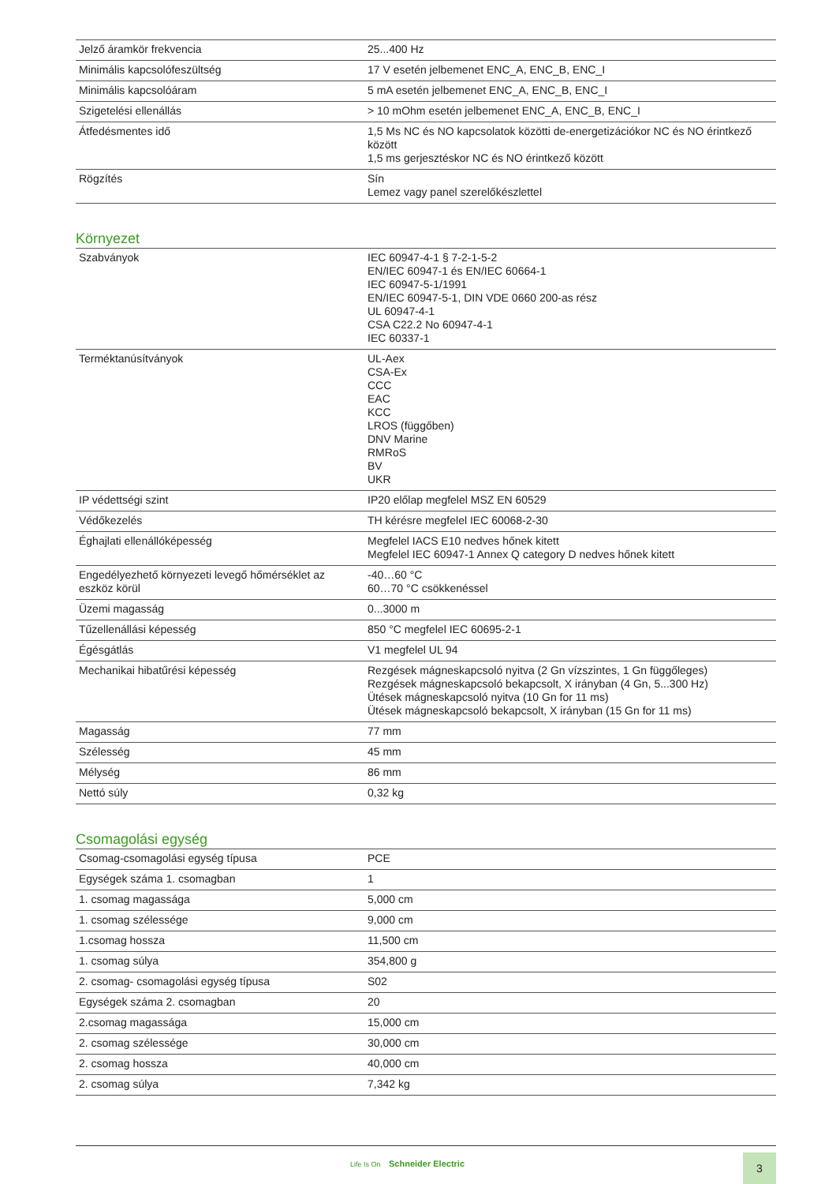| Jelző áramkör frekvencia | 25...400 Hz |
| Minimális kapcsolófeszültség | 17 V esetén jelbemenet ENC_A, ENC_B, ENC_I |
| Minimális kapcsolóáram | 5 mA esetén jelbemenet ENC_A, ENC_B, ENC_I |
| Szigetelési ellenállás | > 10 mOhm esetén jelbemenet ENC_A, ENC_B, ENC_I |
| Átfedésmentes idő | 1,5 Ms NC és NO kapcsolatok közötti de-energetizációkor NC és NO érintkező között 1,5 ms gerjesztéskor NC és NO érintkező között |
| Rögzítés | Sín Lemez vagy panel szerelőkészlettel |
Környezet
| Szabványok | IEC 60947-4-1 § 7-2-1-5-2 EN/IEC 60947-1 és EN/IEC 60664-1 IEC 60947-5-1/1991 EN/IEC 60947-5-1, DIN VDE 0660 200-as rész UL 60947-4-1 CSA C22.2 No 60947-4-1 IEC 60337-1 |
| Terméktanúsítványok | UL-Aex CSA-Ex CCC EAC KCC LROS (függőben) DNV Marine RMRoS BV UKR |
| IP védettségi szint | IP20 előlap megfelel MSZ EN 60529 |
| Védőkezelés | TH kérésre megfelel IEC 60068-2-30 |
| Éghajlati ellenállóképesség | Megfelel IACS E10 nedves hőnek kitett Megfelel IEC 60947-1 Annex Q category D nedves hőnek kitett |
| Engedélyezhető környezeti levegő hőmérséklet az eszköz körül | -40…60 °C 60…70 °C csökkenéssel |
| Üzemi magasság | 0...3000 m |
| Tűzellenállási képesség | 850 °C megfelel IEC 60695-2-1 |
| Égésgátlás | V1 megfelel UL 94 |
| Mechanikai hibatűrési képesség | Rezgések mágneskapcsoló nyitva (2 Gn vízszintes, 1 Gn függőleges) Rezgések mágneskapcsoló bekapcsolt, X irányban (4 Gn, 5...300 Hz) Ütések mágneskapcsoló nyitva (10 Gn for 11 ms) Ütések mágneskapcsoló bekapcsolt, X irányban (15 Gn for 11 ms) |
| Magasság | 77 mm |
| Szélesség | 45 mm |
| Mélység | 86 mm |
| Nettó súly | 0,32 kg |
Csomagolási egység
| Csomag-csomagolási egység típusa | PCE |
| Egységek száma 1. csomagban | 1 |
| 1. csomag magassága | 5,000 cm |
| 1. csomag szélessége | 9,000 cm |
| 1.csomag hossza | 11,500 cm |
| 1. csomag súlya | 354,800 g |
| 2. csomag- csomagolási egység típusa | S02 |
| Egységek száma 2. csomagban | 20 |
| 2.csomag magassága | 15,000 cm |
| 2. csomag szélessége | 30,000 cm |
| 2. csomag hossza | 40,000 cm |
| 2. csomag súlya | 7,342 kg |
Life Is On Schneider Electric 3